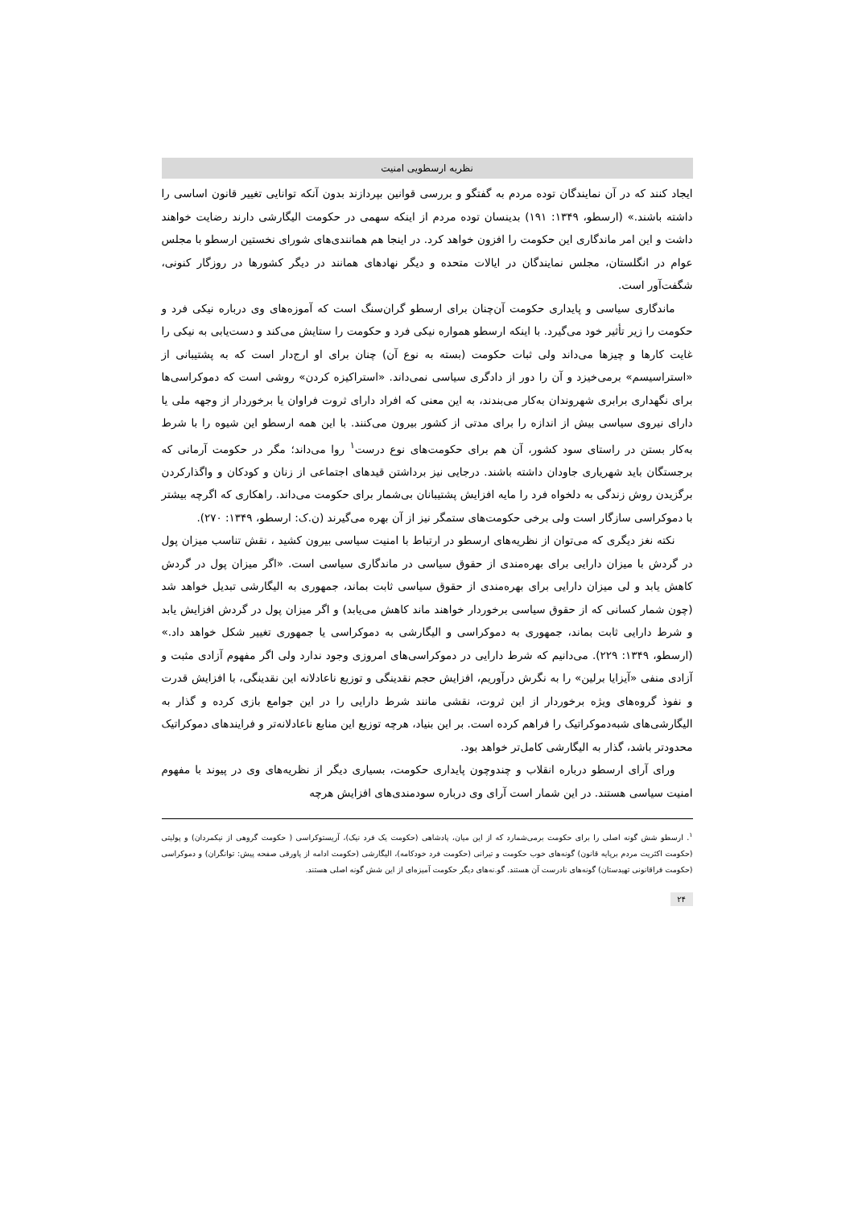نظریه ارسطویی امنیت
ایجاد کنند که در آن نمایندگان توده مردم به گفتگو و بررسی قوانین بپردازند بدون آنکه توانایی تغییر قانون اساسی را داشته باشند.» (ارسطو، ۱۳۴۹: ۱۹۱) بدینسان توده مردم از اینکه سهمی در حکومت الیگارشی دارند رضایت خواهند داشت و این امر ماندگاری این حکومت را افزون خواهد کرد. در اینجا هم همانندی‌های شورای نخستین ارسطو با مجلس عوام در انگلستان، مجلس نمایندگان در ایالات متحده و دیگر نهادهای همانند در دیگر کشورها در روزگار کنونی، شگفت‌آور است.
ماندگاری سیاسی و پایداری حکومت آن‌چنان برای ارسطو گران‌سنگ است که آموزه‌های وی درباره نیکی فرد و حکومت را زیر تأثیر خود می‌گیرد. با اینکه ارسطو همواره نیکی فرد و حکومت را ستایش می‌کند و دست‌یابی به نیکی را غایت کارها و چیزها می‌داند ولی ثبات حکومت (بسته به نوع آن) چنان برای او ارج‌دار است که به پشتیبانی از «استراسیسم» برمی‌خیزد و آن را دور از دادگری سیاسی نمی‌داند. «استراکیزه کردن» روشی است که دموکراسی‌ها برای نگهداری برابری شهروندان به‌کار می‌بندند، به این معنی که افراد دارای ثروت فراوان یا برخوردار از وجهه ملی یا دارای نیروی سیاسی بیش از اندازه را برای مدتی از کشور بیرون می‌کنند. با این همه ارسطو این شیوه را با شرط به‌کار بستن در راستای سود کشور، آن هم برای حکومت‌های نوع درست<sup>۱</sup> روا می‌داند؛ مگر در حکومت آرمانی که برجستگان باید شهریاری جاودان داشته باشند. درجایی نیز برداشتن قیدهای اجتماعی از زنان و کودکان و واگذارکردن برگزیدن روش زندگی به دلخواه فرد را مایه افزایش پشتیبانان بی‌شمار برای حکومت می‌داند. راهکاری که اگرچه بیشتر با دموکراسی سازگار است ولی برخی حکومت‌های ستمگر نیز از آن بهره می‌گیرند (ن.ک: ارسطو، ۱۳۴۹: ۲۷۰).
نکته نغز دیگری که می‌توان از نظریه‌های ارسطو در ارتباط با امنیت سیاسی بیرون کشید ، نقش تناسب میزان پول در گردش با میزان دارایی برای بهره‌مندی از حقوق سیاسی در ماندگاری سیاسی است. «اگر میزان پول در گردش کاهش یابد و لی میزان دارایی برای بهره‌مندی از حقوق سیاسی ثابت بماند، جمهوری به الیگارشی تبدیل خواهد شد (چون شمار کسانی که از حقوق سیاسی برخوردار خواهند ماند کاهش می‌یابد) و اگر میزان پول در گردش افزایش یابد و شرط دارایی ثابت بماند، جمهوری به دموکراسی و الیگارشی به دموکراسی یا جمهوری تغییر شکل خواهد داد.» (ارسطو، ۱۳۴۹: ۲۲۹). می‌دانیم که شرط دارایی در دموکراسی‌های امروزی وجود ندارد ولی اگر مفهوم آزادی مثبت و آزادی منفی «آیزایا برلین» را به نگرش درآوریم، افزایش حجم نقدینگی و توزیع ناعادلانه این نقدینگی، با افزایش قدرت و نفوذ گروه‌های ویژه برخوردار از این ثروت، نقشی مانند شرط دارایی را در این جوامع بازی کرده و گذار به الیگارشی‌های شبه‌دموکراتیک را فراهم کرده است. بر این بنیاد، هرچه توزیع این منابع ناعادلانه‌تر و فرایندهای دموکراتیک محدودتر باشد، گذار به الیگارشی کامل‌تر خواهد بود.
ورای آرای ارسطو درباره انقلاب و چندوچون پایداری حکومت، بسیاری دیگر از نظریه‌های وی در پیوند با مفهوم امنیت سیاسی هستند. در این شمار است آرای وی درباره سودمندی‌های افزایش هرچه
<sup>۱</sup>. ارسطو شش گونه اصلی را برای حکومت برمی‌شمارد که از این میان، پادشاهی (حکومت یک فرد نیک)، آریستوکراسی ( حکومت گروهی از نیکمردان) و پولیتی (حکومت اکثریت مردم برپایه قانون) گونه‌های خوب حکومت و تیرانی (حکومت فرد خودکامه)، الیگارشی (حکومت ادامه از پاورقی صفحه پیش: توانگران) و دموکراسی (حکومت فراقانونی تهیدستان) گونه‌های نادرست آن هستند. گو.نه‌های دیگر حکومت آمیزه‌ای از این شش گونه اصلی هستند.
۲۴